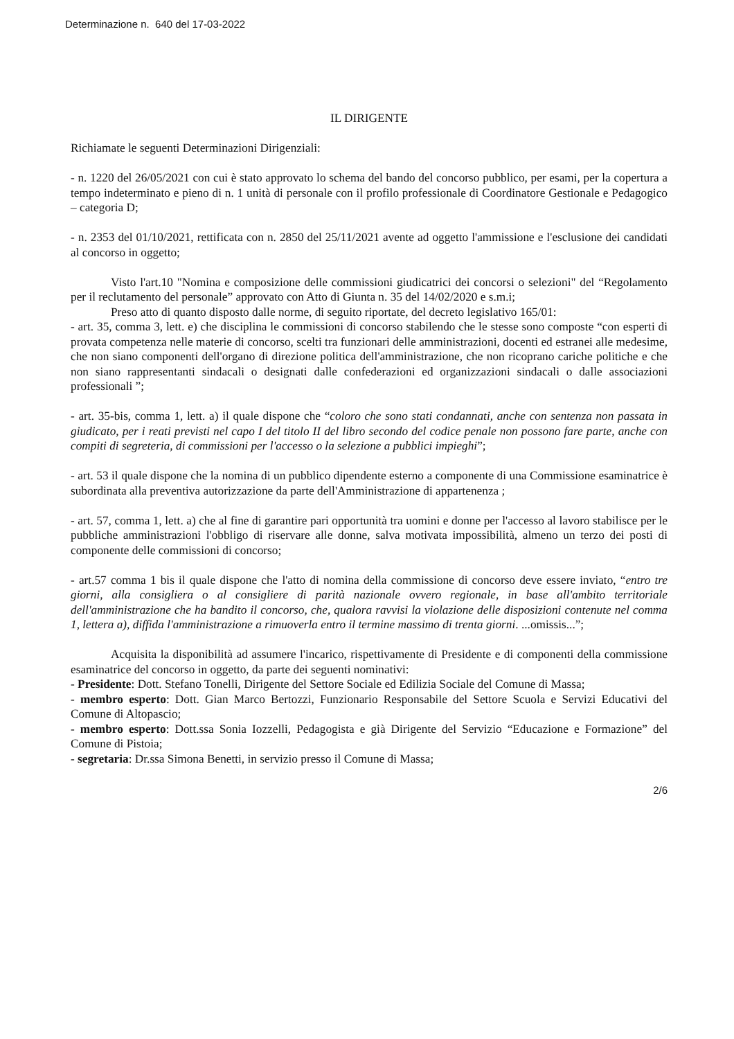Determinazione n. 640 del 17-03-2022
IL DIRIGENTE
Richiamate le seguenti Determinazioni Dirigenziali:
- n. 1220 del 26/05/2021 con cui è stato approvato lo schema del bando del concorso pubblico, per esami, per la copertura a tempo indeterminato e pieno di n. 1 unità di personale con il profilo professionale di Coordinatore Gestionale e Pedagogico – categoria D;
- n. 2353 del 01/10/2021, rettificata con n. 2850 del 25/11/2021 avente ad oggetto l'ammissione e l'esclusione dei candidati al concorso in oggetto;
Visto l'art.10 "Nomina e composizione delle commissioni giudicatrici dei concorsi o selezioni" del “Regolamento per il reclutamento del personale” approvato con Atto di Giunta n. 35 del 14/02/2020 e s.m.i;
Preso atto di quanto disposto dalle norme, di seguito riportate, del decreto legislativo 165/01:
- art. 35, comma 3, lett. e) che disciplina le commissioni di concorso stabilendo che le stesse sono composte “con esperti di provata competenza nelle materie di concorso, scelti tra funzionari delle amministrazioni, docenti ed estranei alle medesime, che non siano componenti dell'organo di direzione politica dell'amministrazione, che non ricoprano cariche politiche e che non siano rappresentanti sindacali o designati dalle confederazioni ed organizzazioni sindacali o dalle associazioni professionali ”;
- art. 35-bis, comma 1, lett. a) il quale dispone che “coloro che sono stati condannati, anche con sentenza non passata in giudicato, per i reati previsti nel capo I del titolo II del libro secondo del codice penale non possono fare parte, anche con compiti di segreteria, di commissioni per l'accesso o la selezione a pubblici impieghi”;
- art. 53 il quale dispone che la nomina di un pubblico dipendente esterno a componente di una Commissione esaminatrice è subordinata alla preventiva autorizzazione da parte dell'Amministrazione di appartenenza ;
- art. 57, comma 1, lett. a) che al fine di garantire pari opportunità tra uomini e donne per l'accesso al lavoro stabilisce per le pubbliche amministrazioni l'obbligo di riservare alle donne, salva motivata impossibilità, almeno un terzo dei posti di componente delle commissioni di concorso;
- art.57 comma 1 bis il quale dispone che l'atto di nomina della commissione di concorso deve essere inviato, “entro tre giorni, alla consigliera o al consigliere di parità nazionale ovvero regionale, in base all'ambito territoriale dell'amministrazione che ha bandito il concorso, che, qualora ravvisi la violazione delle disposizioni contenute nel comma 1, lettera a), diffida l'amministrazione a rimuoverla entro il termine massimo di trenta giorni. ...omissis...”;
Acquisita la disponibilità ad assumere l'incarico, rispettivamente di Presidente e di componenti della commissione esaminatrice del concorso in oggetto, da parte dei seguenti nominativi:
- Presidente: Dott. Stefano Tonelli, Dirigente del Settore Sociale ed Edilizia Sociale del Comune di Massa;
- membro esperto: Dott. Gian Marco Bertozzi, Funzionario Responsabile del Settore Scuola e Servizi Educativi del Comune di Altopascio;
- membro esperto: Dott.ssa Sonia Iozzelli, Pedagogista e già Dirigente del Servizio “Educazione e Formazione” del Comune di Pistoia;
- segretaria: Dr.ssa Simona Benetti, in servizio presso il Comune di Massa;
2/6